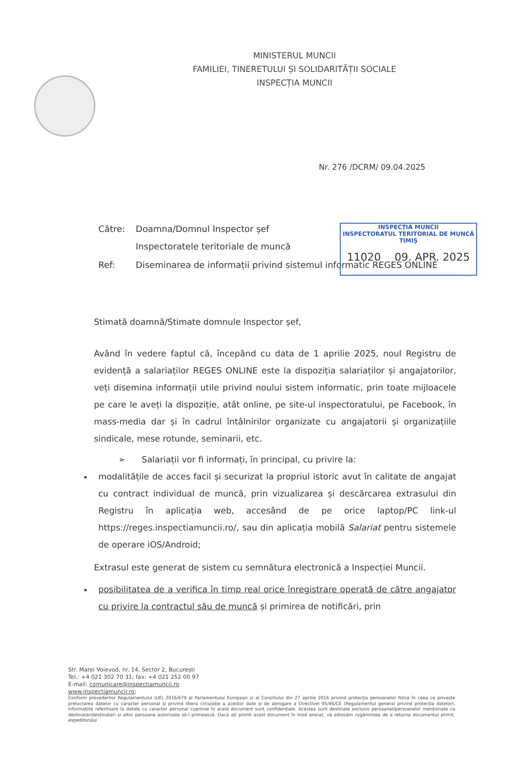MINISTERUL MUNCII
FAMILIEI, TINERETULUI ȘI SOLIDARITĂȚII SOCIALE
INSPECȚIA MUNCII
Nr. 276 /DCRM/ 09.04.2025
INSPECȚIA MUNCII
INSPECTORATUL TERITORIAL DE MUNCĂ
TIMIȘ
11020 09. APR. 2025
| Către: | Doamna/Domnul Inspector șef Inspectoratele teritoriale de muncă |
| Ref: | Diseminarea de informații privind sistemul informatic REGES ONLINE |
Stimată doamnă/Stimate domnule Inspector șef,
Având în vedere faptul că, începând cu data de 1 aprilie 2025, noul Registru de evidență a salariaților REGES ONLINE este la dispoziția salariaților și angajatorilor, veți disemina informații utile privind noului sistem informatic, prin toate mijloacele pe care le aveți la dispoziție, atât online, pe site-ul inspectoratului, pe Facebook, în mass-media dar și în cadrul întâlnirilor organizate cu angajatorii și organizațiile sindicale, mese rotunde, seminarii, etc.
➢ Salariații vor fi informați, în principal, cu privire la:
modalitățile de acces facil și securizat la propriul istoric avut în calitate de angajat cu contract individual de muncă, prin vizualizarea și descărcarea extrasului din Registru în aplicația web, accesând de pe orice laptop/PC link-ul https://reges.inspectiamuncii.ro/, sau din aplicația mobilă Salariat pentru sistemele de operare iOS/Android;
Extrasul este generat de sistem cu semnătura electronică a Inspecției Muncii.
posibilitatea de a verifica în timp real orice înregistrare operată de către angajator cu privire la contractul său de muncă și primirea de notificări, prin
Str. Matei Voievod, nr. 14, Sector 2, București
Tel.: +4 021 302 70 31; fax: +4 021 252 00 97
E-mail: comunicare@inspectiamuncii.ro
www.inspectiamuncii.ro;
Conform prevederilor Regulamentului (UE) 2016/679 al Parlamentului European și al Consiliului din 27 aprilie 2016 privind protecția persoanelor fizice în ceea ce privește prelucrarea datelor cu caracter personal și privind libera circulație a acestor date și de abrogare a Directivei 95/46/CE (Regulamentul general privind protecția datelor), informațiile referitoare la datele cu caracter personal cuprinse în acest document sunt confidențiale. Acestea sunt destinate exclusiv persoanei/persoanelor menționate ca destinatar/destinatari și altor persoane autorizate să-l primească. Dacă ați primit acest document în mod eronat, vă adresăm rugămintea de a returna documentul primit, expeditorului